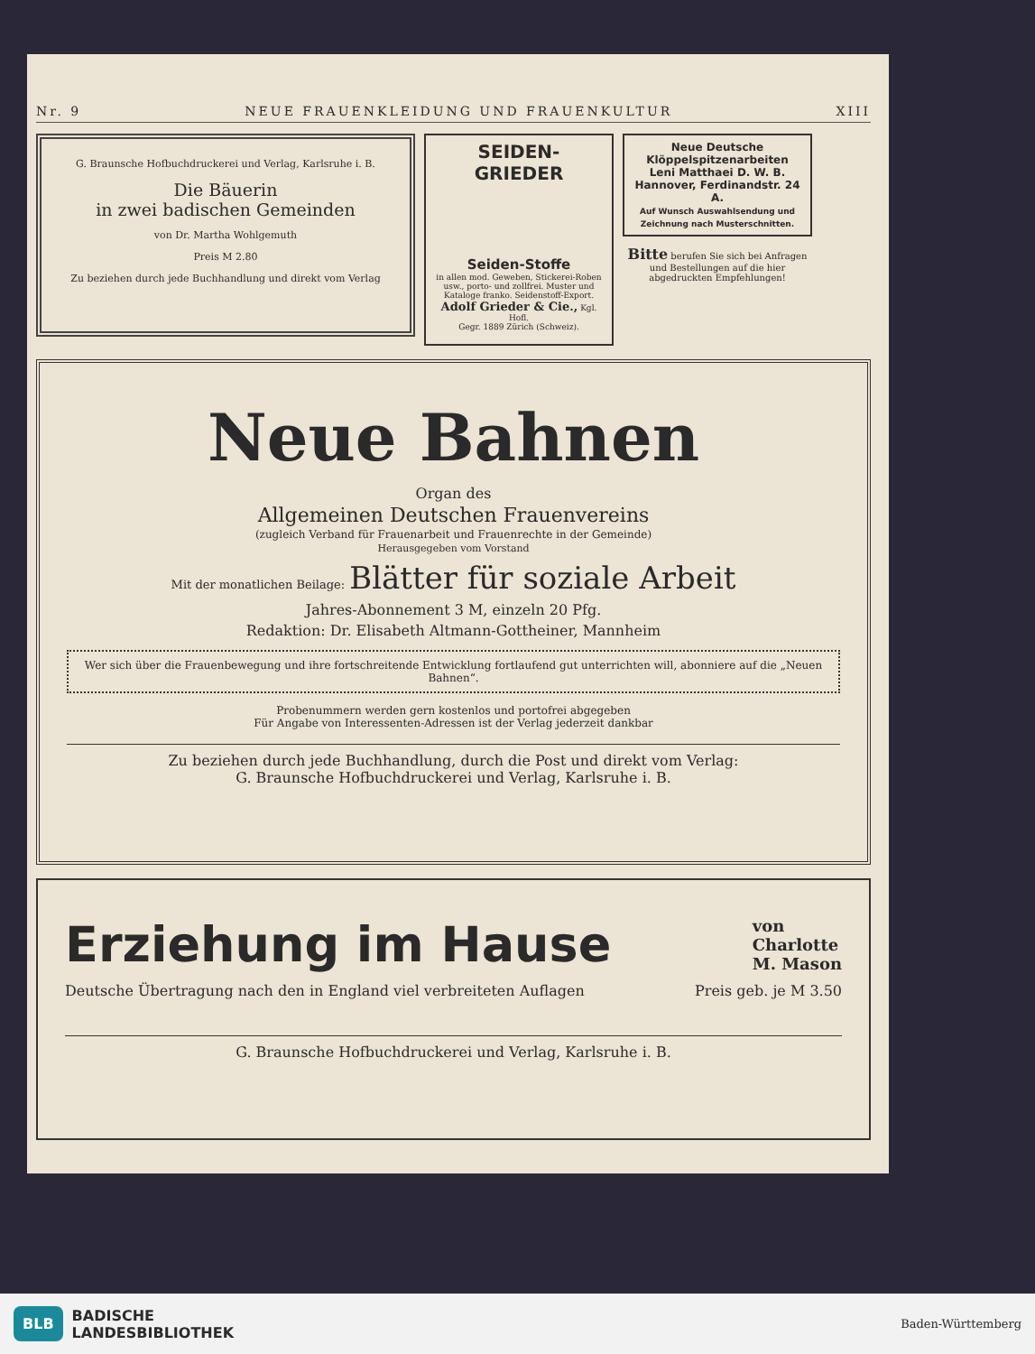Nr. 9 NEUE FRAUENKLEIDUNG UND FRAUENKULTUR XIII
G. Braunsche Hofbuchdruckerei und Verlag, Karlsruhe i. B.
Die Bäuerin
in zwei badischen Gemeinden
von Dr. Martha Wohlgemuth
Preis M 2.80
Zu beziehen durch jede Buchhandlung und direkt vom Verlag
SEIDEN-
GRIEDER
Seiden-Stoffe
in allen mod. Geweben, Stickerei-Roben usw., porto- und zollfrei. Muster und Kataloge franko. Seidenstoff-Export.
Adolf Grieder & Cie., Kgl. Hofl.
Gegr. 1889 Zürich (Schweiz).
Neue Deutsche
Klöppelspitzenarbeiten
Leni Matthaei D. W. B.
Hannover, Ferdinandstr. 24 A.
Auf Wunsch Auswahlsendung und Zeichnung nach Musterschnitten.
Bitte berufen Sie sich bei Anfragen und Bestellungen auf die hier abgedruckten Empfehlungen!
Neue Bahnen
Organ des
Allgemeinen Deutschen Frauenvereins
(zugleich Verband für Frauenarbeit und Frauenrechte in der Gemeinde)
Herausgegeben vom Vorstand
Mit der monatlichen Beilage: Blätter für soziale Arbeit
Jahres-Abonnement 3 M, einzeln 20 Pfg.
Redaktion: Dr. Elisabeth Altmann-Gottheiner, Mannheim
Wer sich über die Frauenbewegung und ihre fortschreitende Entwicklung fortlaufend gut unterrichten will, abonniere auf die „Neuen Bahnen“.
Probenummern werden gern kostenlos und portofrei abgegeben
Für Angabe von Interessenten-Adressen ist der Verlag jederzeit dankbar
Zu beziehen durch jede Buchhandlung, durch die Post und direkt vom Verlag:
G. Braunsche Hofbuchdruckerei und Verlag, Karlsruhe i. B.
Erziehung im Hause
von
Charlotte
M. Mason
Deutsche Übertragung nach den in England viel verbreiteten Auflagen Preis geb. je M 3.50
G. Braunsche Hofbuchdruckerei und Verlag, Karlsruhe i. B.
BLB
BADISCHE
LANDESBIBLIOTHEK
Baden-Württemberg